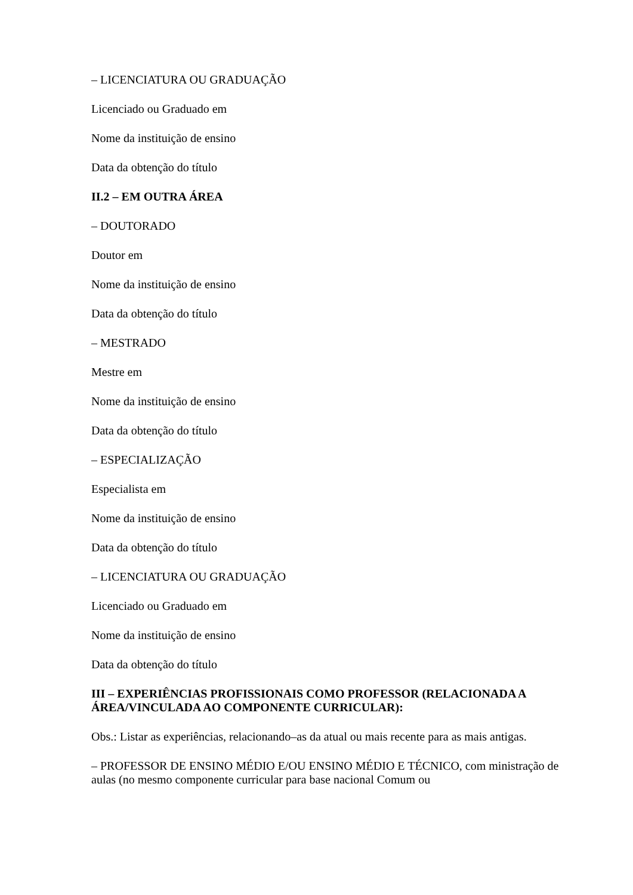– LICENCIATURA OU GRADUAÇÃO
Licenciado ou Graduado em
Nome da instituição de ensino
Data da obtenção do título
II.2 – EM OUTRA ÁREA
– DOUTORADO
Doutor em
Nome da instituição de ensino
Data da obtenção do título
– MESTRADO
Mestre em
Nome da instituição de ensino
Data da obtenção do título
– ESPECIALIZAÇÃO
Especialista em
Nome da instituição de ensino
Data da obtenção do título
– LICENCIATURA OU GRADUAÇÃO
Licenciado ou Graduado em
Nome da instituição de ensino
Data da obtenção do título
III – EXPERIÊNCIAS PROFISSIONAIS COMO PROFESSOR (RELACIONADA A ÁREA/VINCULADA AO COMPONENTE CURRICULAR):
Obs.: Listar as experiências, relacionando–as da atual ou mais recente para as mais antigas.
– PROFESSOR DE ENSINO MÉDIO E/OU ENSINO MÉDIO E TÉCNICO, com ministração de aulas (no mesmo componente curricular para base nacional Comum ou